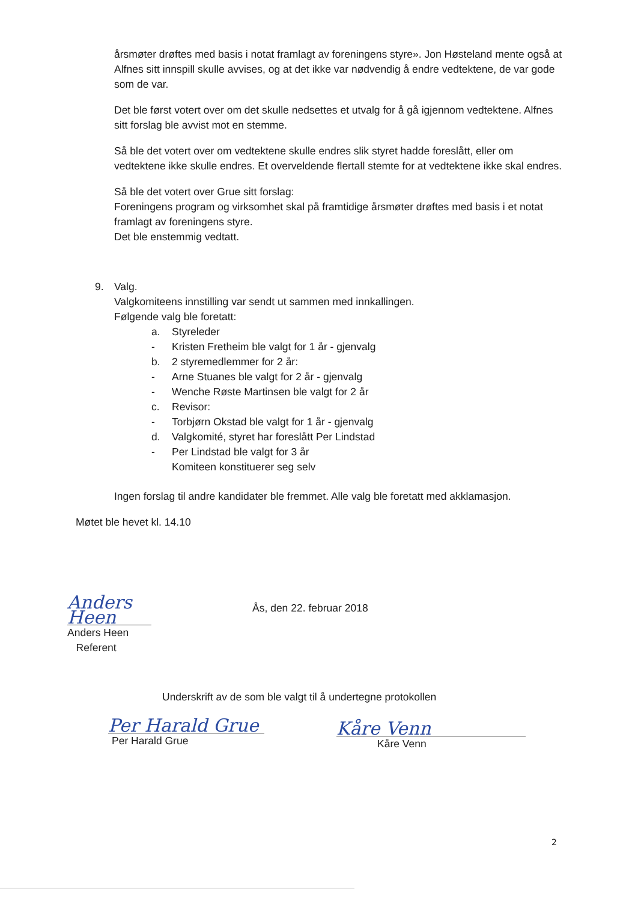årsmøter drøftes med basis i notat framlagt av foreningens styre». Jon Høsteland mente også at Alfnes sitt innspill skulle avvises, og at det ikke var nødvendig å endre vedtektene, de var gode som de var.
Det ble først votert over om det skulle nedsettes et utvalg for å gå igjennom vedtektene. Alfnes sitt forslag ble avvist mot en stemme.
Så ble det votert over om vedtektene skulle endres slik styret hadde foreslått, eller om vedtektene ikke skulle endres. Et overveldende flertall stemte for at vedtektene ikke skal endres.
Så ble det votert over Grue sitt forslag:
Foreningens program og virksomhet skal på framtidige årsmøter drøftes med basis i et notat framlagt av foreningens styre.
Det ble enstemmig vedtatt.
9. Valg.
Valgkomiteens innstilling var sendt ut sammen med innkallingen.
Følgende valg ble foretatt:
a. Styreleder
- Kristen Fretheim ble valgt for 1 år - gjenvalg
b. 2 styremedlemmer for 2 år:
- Arne Stuanes ble valgt for 2 år - gjenvalg
- Wenche Røste Martinsen ble valgt for 2 år
c. Revisor:
- Torbjørn Okstad ble valgt for 1 år - gjenvalg
d. Valgkomité, styret har foreslått Per Lindstad
- Per Lindstad ble valgt for 3 år
Komiteen konstituerer seg selv
Ingen forslag til andre kandidater ble fremmet. Alle valg ble foretatt med akklamasjon.
Møtet ble hevet kl. 14.10
Anders Heen
Anders Heen
Referent
Ås, den 22. februar 2018
Underskrift av de som ble valgt til å undertegne protokollen
Per Harald Grue
Per Harald Grue
Kåre Venn
Kåre Venn
2